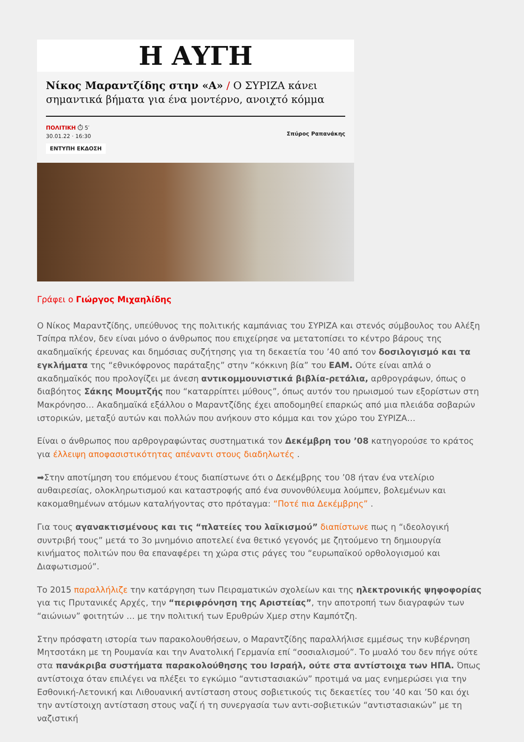Η ΑΥΓΗ
Νίκος Μαραντζίδης στην «Α» / Ο ΣΥΡΙΖΑ κάνει σημαντικά βήματα για ένα μοντέρνο, ανοιχτό κόμμα
ΠΟΛΙΤΙΚΗ ⏱ 5′
30.01.22 · 16:30
ΕΝΤΥΠΗ ΕΚΔΟΣΗ
Σπύρος Ραπανάκης
Γράφει ο Γιώργος Μιχαηλίδης
Ο Νίκος Μαραντζίδης, υπεύθυνος της πολιτικής καμπάνιας του ΣΥΡΙΖΑ και στενός σύμβουλος του Αλέξη Τσίπρα πλέον, δεν είναι μόνο ο άνθρωπος που επιχείρησε να μετατοπίσει το κέντρο βάρους της ακαδημαϊκής έρευνας και δημόσιας συζήτησης για τη δεκαετία του ’40 από τον δοσιλογισμό και τα εγκλήματα της “εθνικόφρονος παράταξης” στην “κόκκινη βία” του ΕΑΜ. Ούτε είναι απλά ο ακαδημαϊκός που προλογίζει με άνεση αντικομμουνιστικά βιβλία-ρετάλια, αρθρογράφων, όπως ο διαβόητος Σάκης Μουμτζής που “καταρρίπτει μύθους”, όπως αυτόν του ηρωισμού των εξορίστων στη Μακρόνησο… Ακαδημαϊκά εξάλλου ο Μαραντζίδης έχει αποδομηθεί επαρκώς από μια πλειάδα σοβαρών ιστορικών, μεταξύ αυτών και πολλών που ανήκουν στο κόμμα και τον χώρο του ΣΥΡΙΖΑ…
Είναι ο άνθρωπος που αρθρογραφώντας συστηματικά τον Δεκέμβρη του ’08 κατηγορούσε το κράτος για έλλειψη αποφασιστικότητας απέναντι στους διαδηλωτές .
➡Στην αποτίμηση του επόμενου έτους διαπίστωνε ότι ο Δεκέμβρης του ’08 ήταν ένα ντελίριο αυθαιρεσίας, ολοκληρωτισμού και καταστροφής από ένα συνονθύλευμα λούμπεν, βολεμένων και κακομαθημένων ατόμων καταλήγοντας στο πρόταγμα: “Ποτέ πια Δεκέμβρης” .
Για τους αγανακτισμένους και τις “πλατείες του λαϊκισμού” διαπίστωνε πως η “ιδεολογική συντριβή τους” μετά το 3ο μνημόνιο αποτελεί ένα θετικό γεγονός με ζητούμενο τη δημιουργία κινήματος πολιτών που θα επαναφέρει τη χώρα στις ράγες του “ευρωπαϊκού ορθολογισμού και Διαφωτισμού”.
Το 2015 παραλλήλιζε την κατάργηση των Πειραματικών σχολείων και της ηλεκτρονικής ψηφοφορίας για τις Πρυτανικές Αρχές, την “περιφρόνηση της Αριστείας”, την αποτροπή των διαγραφών των “αιώνιων” φοιτητών … με την πολιτική των Ερυθρών Χμερ στην Καμπότζη.
Στην πρόσφατη ιστορία των παρακολουθήσεων, ο Μαραντζίδης παραλλήλισε εμμέσως την κυβέρνηση Μητσοτάκη με τη Ρουμανία και την Ανατολική Γερμανία επί “σοσιαλισμού”. Το μυαλό του δεν πήγε ούτε στα πανάκριβα συστήματα παρακολούθησης του Ισραήλ, ούτε στα αντίστοιχα των ΗΠΑ. Όπως αντίστοιχα όταν επιλέγει να πλέξει το εγκώμιο “αντιστασιακών” προτιμά να μας ενημερώσει για την Εσθονική-Λετονική και Λιθουανική αντίσταση στους σοβιετικούς τις δεκαετίες του ’40 και ’50 και όχι την αντίστοιχη αντίσταση στους ναζί ή τη συνεργασία των αντι-σοβιετικών “αντιστασιακών” με τη ναζιστική